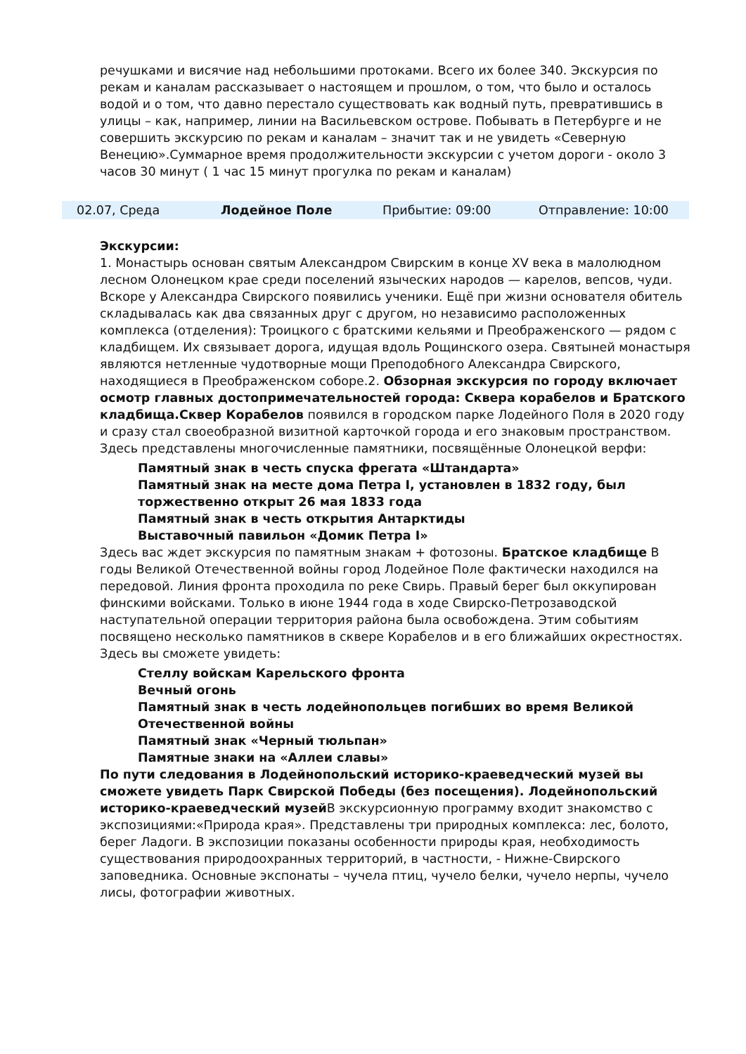речушками и висячие над небольшими протоками. Всего их более 340. Экскурсия по рекам и каналам рассказывает о настоящем и прошлом, о том, что было и осталось водой и о том, что давно перестало существовать как водный путь, превратившись в улицы – как, например, линии на Васильевском острове. Побывать в Петербурге и не совершить экскурсию по рекам и каналам – значит так и не увидеть «Северную Венецию».Суммарное время продолжительности экскурсии с учетом дороги - около 3 часов 30 минут ( 1 час 15 минут прогулка по рекам и каналам)
02.07, Среда Лодейное Поле Прибытие: 09:00 Отправление: 10:00
Экскурсии:
1. Монастырь основан святым Александром Свирским в конце XV века в малолюдном лесном Олонецком крае среди поселений языческих народов — карелов, вепсов, чуди. Вскоре у Александра Свирского появились ученики. Ещё при жизни основателя обитель складывалась как два связанных друг с другом, но независимо расположенных комплекса (отделения): Троицкого с братскими кельями и Преображенского — рядом с кладбищем. Их связывает дорога, идущая вдоль Рощинского озера. Святыней монастыря являются нетленные чудотворные мощи Преподобного Александра Свирского, находящиеся в Преображенском соборе.2. Обзорная экскурсия по городу включает осмотр главных достопримечательностей города: Сквера корабелов и Братского кладбища.Сквер Корабелов появился в городском парке Лодейного Поля в 2020 году и сразу стал своеобразной визитной карточкой города и его знаковым пространством. Здесь представлены многочисленные памятники, посвящённые Олонецкой верфи:
Памятный знак в честь спуска фрегата «Штандарта»
Памятный знак на месте дома Петра I, установлен в 1832 году, был торжественно открыт 26 мая 1833 года
Памятный знак в честь открытия Антарктиды
Выставочный павильон «Домик Петра I»
Здесь вас ждет экскурсия по памятным знакам + фотозоны. Братское кладбище В годы Великой Отечественной войны город Лодейное Поле фактически находился на передовой. Линия фронта проходила по реке Свирь. Правый берег был оккупирован финскими войсками. Только в июне 1944 года в ходе Свирско-Петрозаводской наступательной операции территория района была освобождена. Этим событиям посвящено несколько памятников в сквере Корабелов и в его ближайших окрестностях. Здесь вы сможете увидеть:
Стеллу войскам Карельского фронта
Вечный огонь
Памятный знак в честь лодейнопольцев погибших во время Великой Отечественной войны
Памятный знак «Черный тюльпан»
Памятные знаки на «Аллеи славы»
По пути следования в Лодейнопольский историко-краеведческий музей вы сможете увидеть Парк Свирской Победы (без посещения). Лодейнопольский историко-краеведческий музей В экскурсионную программу входит знакомство с экспозициями:«Природа края». Представлены три природных комплекса: лес, болото, берег Ладоги. В экспозиции показаны особенности природы края, необходимость существования природоохранных территорий, в частности, - Нижне-Свирского заповедника. Основные экспонаты – чучела птиц, чучело белки, чучело нерпы, чучело лисы, фотографии животных.